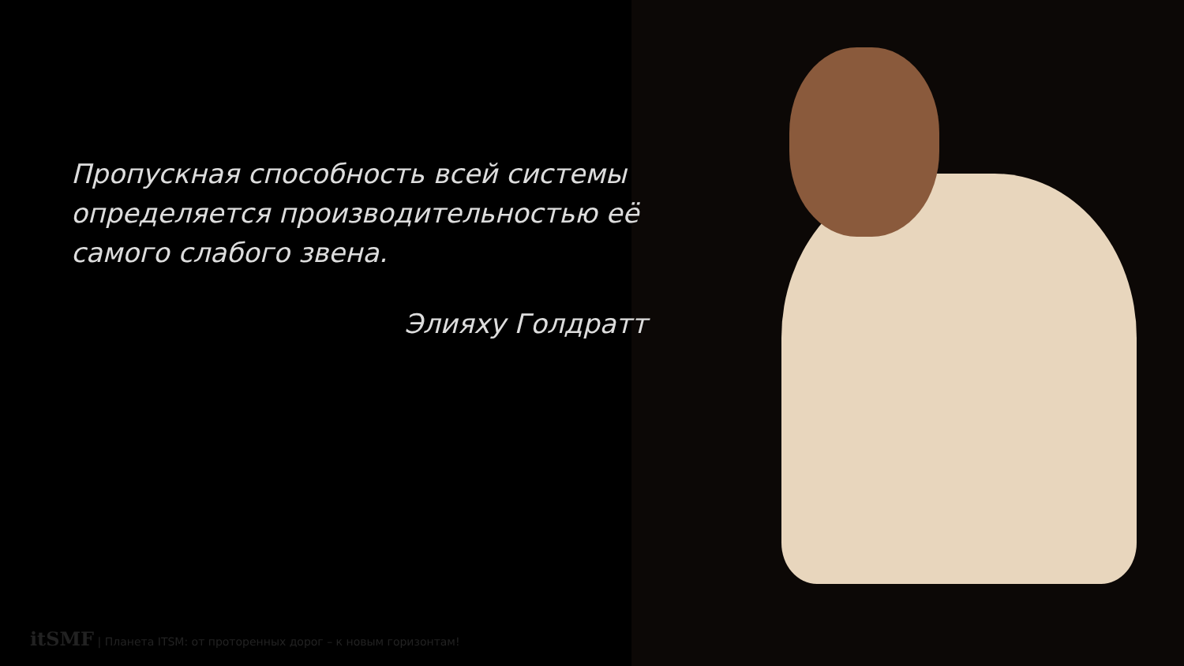Пропускная способность всей системы определяется производительностью её самого слабого звена.
Элияху Голдратт
itSMF | Планета ITSM: от проторенных дорог – к новым горизонтам!